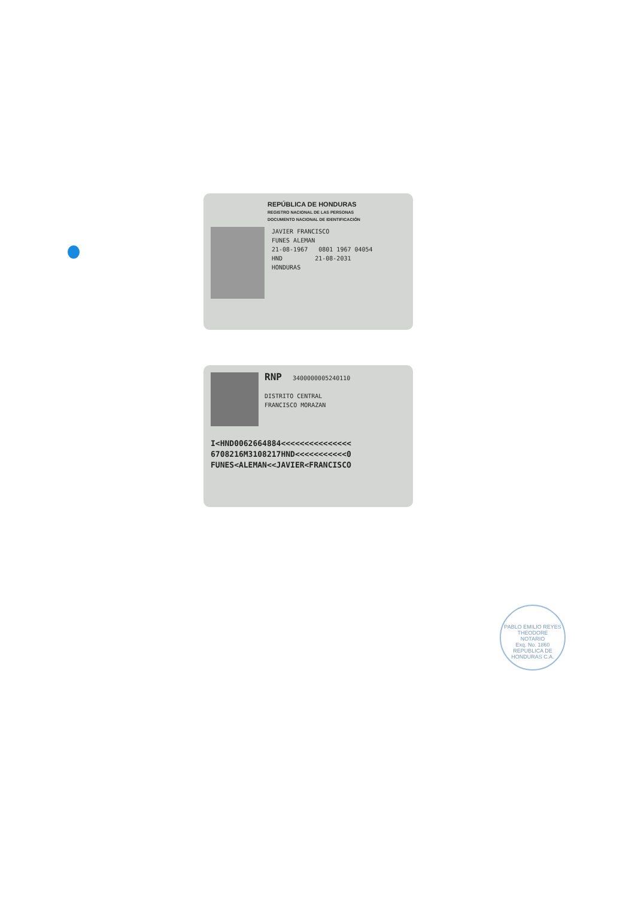REPÚBLICA DE HONDURAS
REGISTRO NACIONAL DE LAS PERSONAS
DOCUMENTO NACIONAL DE IDENTIFICACIÓN
JAVIER FRANCISCO
FUNES ALEMAN
21-08-1967 0801 1967 04054
HND 21-08-2031
HONDURAS
RNP 3400000005240110
DISTRITO CENTRAL
FRANCISCO MORAZAN
I<HND0062664884<<<<<<<<<<<<<<<
6708216M3108217HND<<<<<<<<<<<0
FUNES<ALEMAN<<JAVIER<FRANCISCO
PABLO EMILIO REYES THEODORE
NOTARIO
Exq. No. 1860
REPUBLICA DE HONDURAS C.A.